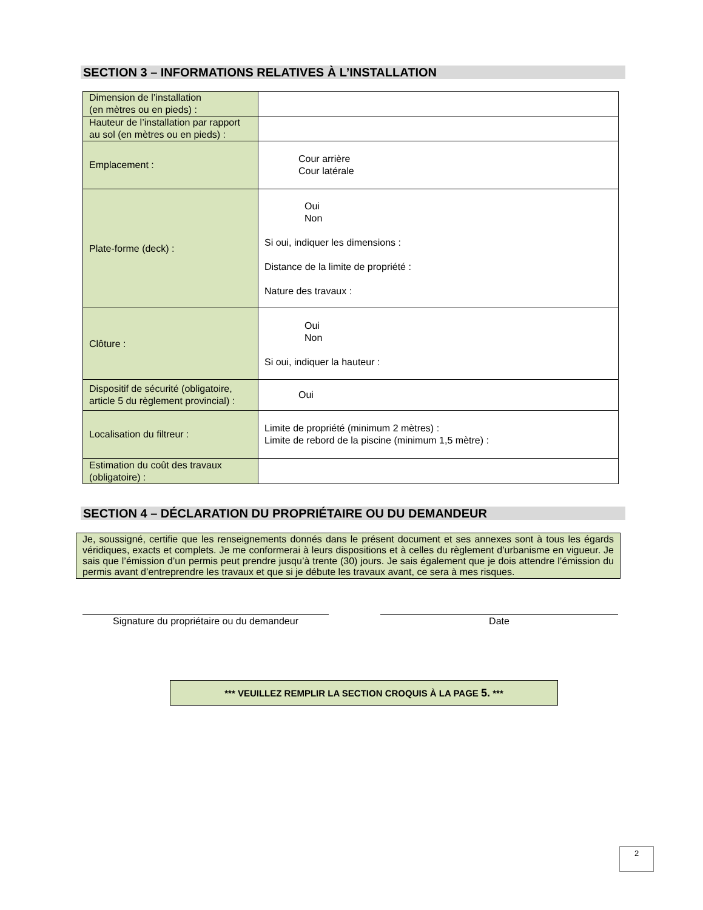SECTION 3 – INFORMATIONS RELATIVES À L’INSTALLATION
| Dimension de l’installation (en mètres ou en pieds) : | |
| Hauteur de l’installation par rapport au sol (en mètres ou en pieds) : | |
| Emplacement : | Cour arrière Cour latérale |
| Plate-forme (deck) : | Oui Non Si oui, indiquer les dimensions : Distance de la limite de propriété : Nature des travaux : |
| Clôture : | Oui Non Si oui, indiquer la hauteur : |
| Dispositif de sécurité (obligatoire, article 5 du règlement provincial) : | Oui |
| Localisation du filtreur : | Limite de propriété (minimum 2 mètres) : Limite de rebord de la piscine (minimum 1,5 mètre) : |
| Estimation du coût des travaux (obligatoire) : | |
SECTION 4 – DÉCLARATION DU PROPRIÉTAIRE OU DU DEMANDEUR
Je, soussigné, certifie que les renseignements donnés dans le présent document et ses annexes sont à tous les égards véridiques, exacts et complets. Je me conformerai à leurs dispositions et à celles du règlement d’urbanisme en vigueur. Je sais que l’émission d’un permis peut prendre jusqu’à trente (30) jours. Je sais également que je dois attendre l’émission du permis avant d’entreprendre les travaux et que si je débute les travaux avant, ce sera à mes risques.
Signature du propriétaire ou du demandeur Date
*** VEUILLEZ REMPLIR LA SECTION CROQUIS À LA PAGE 5. ***
2